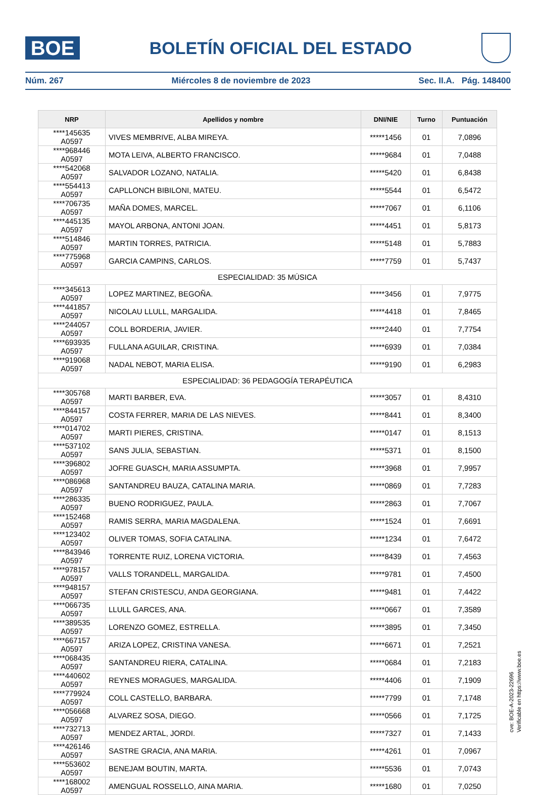BOE
BOLETÍN OFICIAL DEL ESTADO
Núm. 267 Miércoles 8 de noviembre de 2023 Sec. II.A. Pág. 148400
| NRP | Apellidos y nombre | DNI/NIE | Turno | Puntuación |
| --- | --- | --- | --- | --- |
| ****145635 A0597 | VIVES MEMBRIVE, ALBA MIREYA. | *****1456 | 01 | 7,0896 |
| ****968446 A0597 | MOTA LEIVA, ALBERTO FRANCISCO. | *****9684 | 01 | 7,0488 |
| ****542068 A0597 | SALVADOR LOZANO, NATALIA. | *****5420 | 01 | 6,8438 |
| ****554413 A0597 | CAPLLONCH BIBILONI, MATEU. | *****5544 | 01 | 6,5472 |
| ****706735 A0597 | MAÑA DOMES, MARCEL. | *****7067 | 01 | 6,1106 |
| ****445135 A0597 | MAYOL ARBONA, ANTONI JOAN. | *****4451 | 01 | 5,8173 |
| ****514846 A0597 | MARTIN TORRES, PATRICIA. | *****5148 | 01 | 5,7883 |
| ****775968 A0597 | GARCIA CAMPINS, CARLOS. | *****7759 | 01 | 5,7437 |
| ESPECIALIDAD: 35 MÚSICA | | | | |
| ****345613 A0597 | LOPEZ MARTINEZ, BEGOÑA. | *****3456 | 01 | 7,9775 |
| ****441857 A0597 | NICOLAU LLULL, MARGALIDA. | *****4418 | 01 | 7,8465 |
| ****244057 A0597 | COLL BORDERIA, JAVIER. | *****2440 | 01 | 7,7754 |
| ****693935 A0597 | FULLANA AGUILAR, CRISTINA. | *****6939 | 01 | 7,0384 |
| ****919068 A0597 | NADAL NEBOT, MARIA ELISA. | *****9190 | 01 | 6,2983 |
| ESPECIALIDAD: 36 PEDAGOGÍA TERAPÉUTICA | | | | |
| ****305768 A0597 | MARTI BARBER, EVA. | *****3057 | 01 | 8,4310 |
| ****844157 A0597 | COSTA FERRER, MARIA DE LAS NIEVES. | *****8441 | 01 | 8,3400 |
| ****014702 A0597 | MARTI PIERES, CRISTINA. | *****0147 | 01 | 8,1513 |
| ****537102 A0597 | SANS JULIA, SEBASTIAN. | *****5371 | 01 | 8,1500 |
| ****396802 A0597 | JOFRE GUASCH, MARIA ASSUMPTA. | *****3968 | 01 | 7,9957 |
| ****086968 A0597 | SANTANDREU BAUZA, CATALINA MARIA. | *****0869 | 01 | 7,7283 |
| ****286335 A0597 | BUENO RODRIGUEZ, PAULA. | *****2863 | 01 | 7,7067 |
| ****152468 A0597 | RAMIS SERRA, MARIA MAGDALENA. | *****1524 | 01 | 7,6691 |
| ****123402 A0597 | OLIVER TOMAS, SOFIA CATALINA. | *****1234 | 01 | 7,6472 |
| ****843946 A0597 | TORRENTE RUIZ, LORENA VICTORIA. | *****8439 | 01 | 7,4563 |
| ****978157 A0597 | VALLS TORANDELL, MARGALIDA. | *****9781 | 01 | 7,4500 |
| ****948157 A0597 | STEFAN CRISTESCU, ANDA GEORGIANA. | *****9481 | 01 | 7,4422 |
| ****066735 A0597 | LLULL GARCES, ANA. | *****0667 | 01 | 7,3589 |
| ****389535 A0597 | LORENZO GOMEZ, ESTRELLA. | *****3895 | 01 | 7,3450 |
| ****667157 A0597 | ARIZA LOPEZ, CRISTINA VANESA. | *****6671 | 01 | 7,2521 |
| ****068435 A0597 | SANTANDREU RIERA, CATALINA. | *****0684 | 01 | 7,2183 |
| ****440602 A0597 | REYNES MORAGUES, MARGALIDA. | *****4406 | 01 | 7,1909 |
| ****779924 A0597 | COLL CASTELLO, BARBARA. | *****7799 | 01 | 7,1748 |
| ****056668 A0597 | ALVAREZ SOSA, DIEGO. | *****0566 | 01 | 7,1725 |
| ****732713 A0597 | MENDEZ ARTAL, JORDI. | *****7327 | 01 | 7,1433 |
| ****426146 A0597 | SASTRE GRACIA, ANA MARIA. | *****4261 | 01 | 7,0967 |
| ****553602 A0597 | BENEJAM BOUTIN, MARTA. | *****5536 | 01 | 7,0743 |
| ****168002 A0597 | AMENGUAL ROSSELLO, AINA MARIA. | *****1680 | 01 | 7,0250 |
cve: BOE-A-2023-22696
Verificable en https://www.boe.es